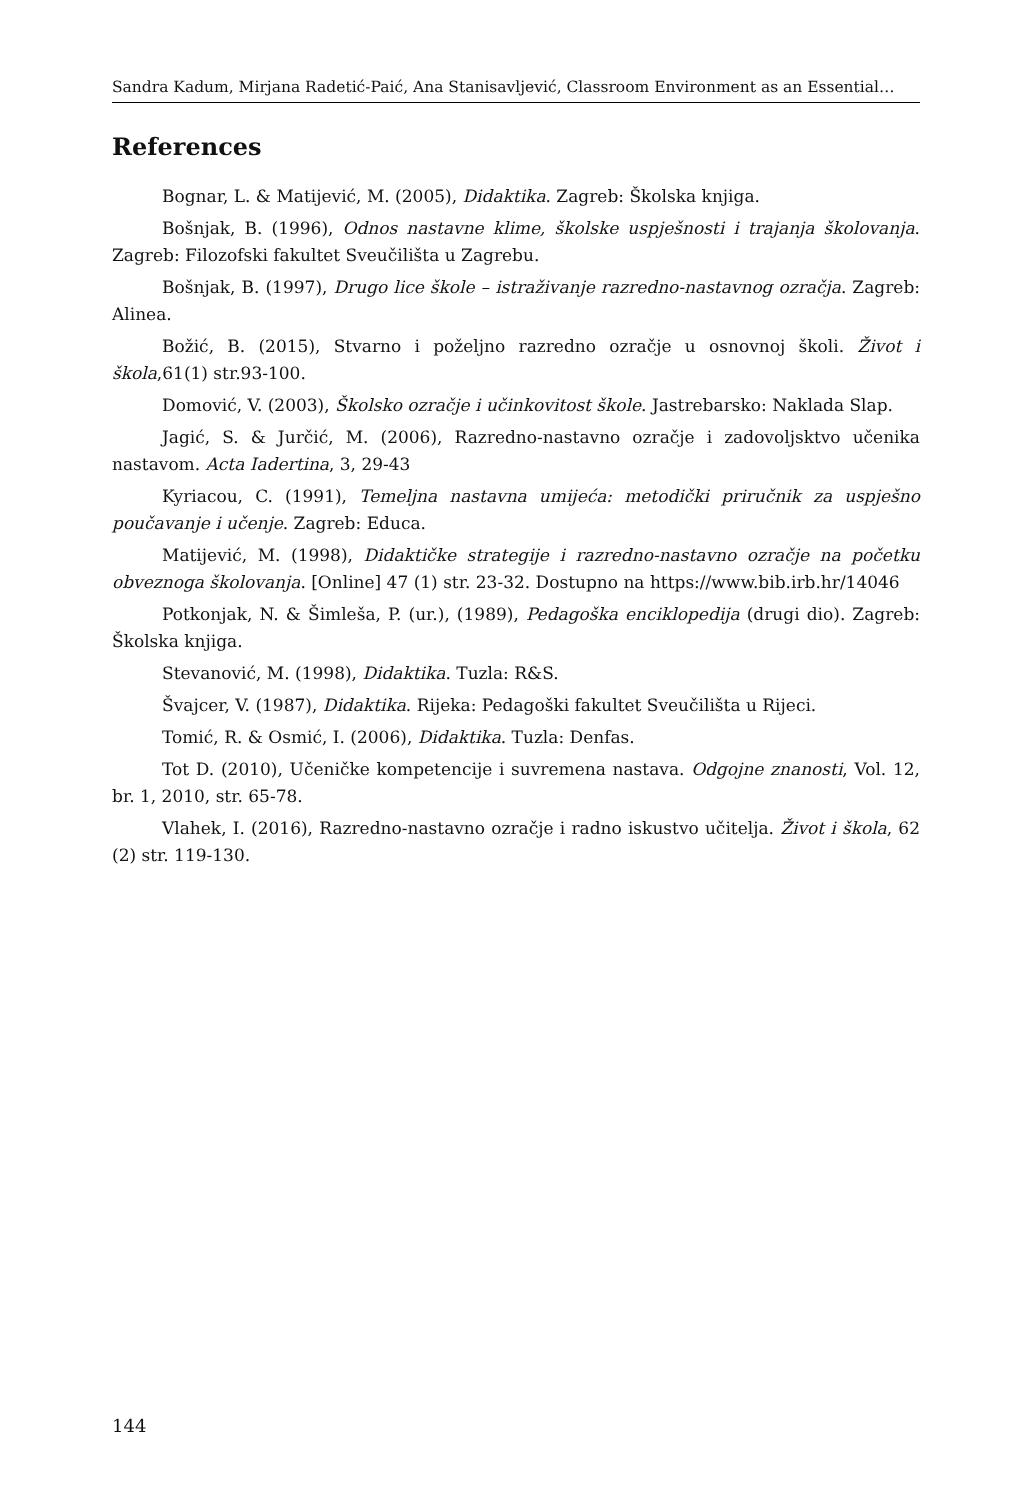Sandra Kadum, Mirjana Radetić-Paić, Ana Stanisavljević, Classroom Environment as an Essential…
References
Bognar, L. & Matijević, M. (2005), Didaktika. Zagreb: Školska knjiga.
Bošnjak, B. (1996), Odnos nastavne klime, školske uspješnosti i trajanja školovanja. Zagreb: Filozofski fakultet Sveučilišta u Zagrebu.
Bošnjak, B. (1997), Drugo lice škole – istraživanje razredno-nastavnog ozračja. Zagreb: Alinea.
Božić, B. (2015), Stvarno i poželjno razredno ozračje u osnovnoj školi. Život i škola,61(1) str.93-100.
Domović, V. (2003), Školsko ozračje i učinkovitost škole. Jastrebarsko: Naklada Slap.
Jagić, S. & Jurčić, M. (2006), Razredno-nastavno ozračje i zadovoljsktvo učenika nastavom. Acta Iadertina, 3, 29-43
Kyriacou, C. (1991), Temeljna nastavna umijeća: metodički priručnik za uspješno poučavanje i učenje. Zagreb: Educa.
Matijević, M. (1998), Didaktičke strategije i razredno-nastavno ozračje na početku obveznoga školovanja. [Online] 47 (1) str. 23-32. Dostupno na https://www.bib.irb.hr/14046
Potkonjak, N. & Šimleša, P. (ur.), (1989), Pedagoška enciklopedija (drugi dio). Zagreb: Školska knjiga.
Stevanović, M. (1998), Didaktika. Tuzla: R&S.
Švajcer, V. (1987), Didaktika. Rijeka: Pedagoški fakultet Sveučilišta u Rijeci.
Tomić, R. & Osmić, I. (2006), Didaktika. Tuzla: Denfas.
Tot D. (2010), Učeničke kompetencije i suvremena nastava. Odgojne znanosti, Vol. 12, br. 1, 2010, str. 65-78.
Vlahek, I. (2016), Razredno-nastavno ozračje i radno iskustvo učitelja. Život i škola, 62 (2) str. 119-130.
144